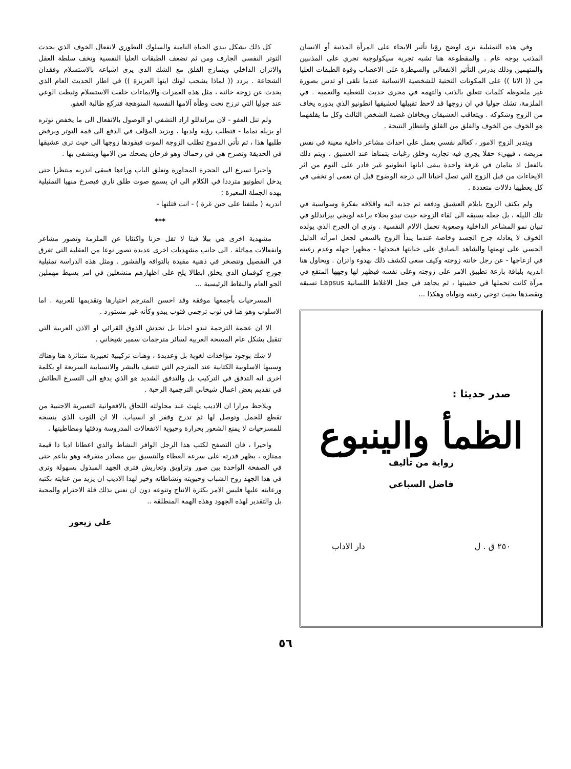وفي هذه التمثيلية نرى اوضح رؤيا تأثير الايحاء على المرأة المذنبة أو الانسان المذنب بوجه عام . والمقطوعة هنا تشبه تجربة سيكولوجية تجري على المذنبين والمتهمين وذلك بدرس التأثير الانفعالي والسيطرة على الاعصاب وقوة الطبقات العليا من (( الانا )) على المكونات التحتية للشخصية الانسانية عندما نلقى او تدس بصورة غير ملحوظة كلمات تتعلق بالذنب والتهمة في مجرى حديث للتغطية والتعمية . في الملزمة، تشك جوليا في ان زوجها قد لاحظ تقبيلها لعشيقها انطونيو الذي بدوره يخاف من الزوج وشكوكه . ويتعاقب العشيقان ويخافان غضبة الشخص الثالث وكل ما يقلقهما هو الخوف من الخوف والقلق من القلق وانتظار النتيجة .
ويتدبر الزوج الامور ، كعالم نفسي يعمل على احداث مشاعر داخلية معينة في نفس مريضه ، فيهيء حقلا يجري فيه تجاربه وخلق رغبات يتمناها عند العشيق . ويتم ذلك بالفعل اذ ينامان في غرفة واحدة يبقى ابانها انطونيو غير قادر على النوم من اثر الايحاءات من قبل الزوج التي تصل احيانا الى درجة الوضوح قبل ان تعمى او تخفى في كل يعطيها دلالات متعددة .
ولم يكتف الزوج بايلام العشيق ودفعه ثم جذبه اليه واقلاقه بفكرة وسواسية في تلك الليلة ، بل جعله يسبقه الى لقاء الزوجة حيث تبدو بجلاء براعة لويجي بيراندللو في تبيان نمو المشاعر الداخلية وصعوبة تحمل الالام النفسية . ونرى ان الجرح الذي يولده الخوف لا يعادله جرح الجسد وخاصة عندما يبدأ الزوج بالسعي لجعل امرأته الدليل الحسي على تهمتها والشاهد الصادق على خيانتها فيحدثها - مظهرا جهله وعدم رغبته في ازعاجها - عن رجل خانته زوجته وكيف سعى لكشف ذلك بهدوء واتزان . ويحاول هنا اندريه بلباقة بارعة تطبيق الامر على زوجته وعلى نفسه فيظهر لها وجهها المتقع في مرآة كانت تحملها في حقيبتها ، ثم يجاهد في جعل الاغلاط اللسانية Lapsus تسبقه وتقصدها بحيث توحي رغبته ونواياه وهكذا ...
صدر حديثا :
الظمأ والينبوع
رواية من تأليف
فاضل السباعي
٢٥٠ ق . ل دار الاداب
كل ذلك بشكل يبدي الحياة النامية والسلوك التطوري لانفعال الخوف الذي يحدث التوتر النفسي الجارف ومن ثم تضعف الطبقات العليا النفسية وتخف سلطة العقل والاتزان الداخلي ويتمازج القلق مع الشك الذي يرى اشباعه بالاستسلام وفقدان الشجاعة . يردد (( لماذا يشحب لونك ايتها العزيزة )) في اطار الحديث العام الذي يحدث عن زوجة خائنة ، مثل هذه الغمزات والايماءات خلفت الاستسلام وثبطت الوعي عند جوليا التي ترزح تحت وطأة آلامها النفسية المتوهجة فتركع طالبة العفو.
ولم تنل العفو - لان بيراندللو اراد التشفي او الوصول بالانفعال الى ما يخفض توتره او يزيله تماما - فتطلب رؤية ولديها ، ويزيد المؤلف في الدفع الى قمة التوتر وبرفض طلبها هذا ، ثم تأتي الدموع تطلب الزوجة الموت فيقودها زوجها الى حيث ترى عشيقها في الحديقة وتصرخ هي في رحماك وهو فرحان يضحك من الامها ويتشفى بها .
واخيرا تسرع الى الحجرة المجاورة وتغلق الباب وراءها فيبقى اندريه منتظرا حتى يدخل انطونيو مترددا في الكلام الى ان يسمع صوت طلق ناري فيصرخ منهيا التمثيلية بهذه الجملة المعبرة :
اندريه ( ملتفتا على حين غرة ) - انت قتلتها -
***
مشهدية اخرى هي بيلا فيتا لا تقل حزنا واكتئابا عن الملزمة وتصور مشاعر وانفعالات مماثلة . الى جانب مشهديات اخرى عديدة تصور نوعا من العقلية التي تغرق في التفصيل وتتصخر في ذهنية مقيدة بالتوافه والقشور . ومثل هذه الدراسة تمثيلية جورج كوفمان الذي يخلق ابطالا يلح على اظهارهم منشغلين في امر بسيط مهملين الجو العام والنقاط الرئيسية ...
المسرحيات بأجمعها موفقة وقد احسن المترجم اختيارها وتقديمها للعربية . اما الاسلوب وهو هنا في ثوب ترجمي فثوب يبدو وكأنه غير مستورد .
الا ان عجمة الترجمة تبدو احيانا بل تخدش الذوق القرائي او الاذن العربية التي تتقبل بشكل عام المسحة العربية لسائر مترجمات سمير شيخاني .
لا شك بوجود مؤاخذات لغوية بل وعديدة ، وهنات تركيبية تعبيرية متناثرة هنا وهناك وسببها الاسلوبية الكتابية عند المترجم التي تتصف بالبشر والانسيابية السريعة او بكلمة اخرى انه التدفق في التركيب بل والتدفق الشديد هو الذي يدفع الى التسرع الطائش في تقديم بعض اعمال شيخاني الترجمية الرحبة .
ويلاحظ مرارا ان الاديب يلهث عند محاولته اللحاق بالافعوانية التعبيرية الاجنبية من تقطع للجمل وتوصل لها ثم تدرج وقفز او انسياب. الا ان الثوب الذي ينسجه للمسرحيات لا يمنع الشعور بحرارة وحيوية الانفعالات المدروسة ودفئها ومطاطيتها .
واخيرا ، فان التصفح لكتب هذا الرجل الوافر النشاط والذي اعطانا ادبا ذا قيمة ممتازة ، يظهر قدرته على سرعة العطاء والتنسيق بين مصادر متفرقة وهو يناغم حتى في الصفحة الواحدة بين صور وتزاويق وتعاريش فترى الجهد المبذول بسهولة وترى في هذا الجهد روح الشباب وحيويته ونشاطاته وخير لهذا الاديب ان يزيد من عنايته بكتبه ورعايته عليها فليس الامر بكثرة الانتاج وتنوعه دون ان نعني بذلك قلة الاحترام والمحبة بل والتقدير لهذه الجهود وهذه الهمة المنطلقة ..
علي زيعور
٥٦